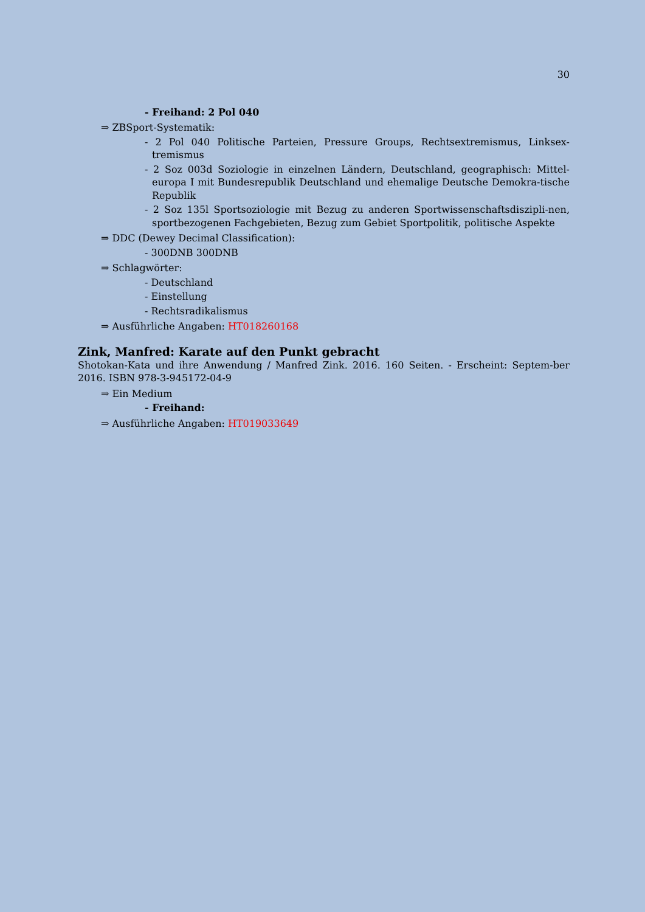30
- Freihand: 2 Pol 040
⇒ ZBSport-Systematik:
- 2 Pol 040 Politische Parteien, Pressure Groups, Rechtsextremismus, Linksex-tremismus
- 2 Soz 003d Soziologie in einzelnen Ländern, Deutschland, geographisch: Mittel-europa I mit Bundesrepublik Deutschland und ehemalige Deutsche Demokra-tische Republik
- 2 Soz 135l Sportsoziologie mit Bezug zu anderen Sportwissenschaftsdiszipli-nen, sportbezogenen Fachgebieten, Bezug zum Gebiet Sportpolitik, politische Aspekte
⇒ DDC (Dewey Decimal Classification):
- 300DNB 300DNB
⇒ Schlagwörter:
- Deutschland
- Einstellung
- Rechtsradikalismus
⇒ Ausführliche Angaben: HT018260168
Zink, Manfred: Karate auf den Punkt gebracht
Shotokan-Kata und ihre Anwendung / Manfred Zink. 2016. 160 Seiten. - Erscheint: Septem-ber 2016. ISBN 978-3-945172-04-9
⇒ Ein Medium
- Freihand:
⇒ Ausführliche Angaben: HT019033649